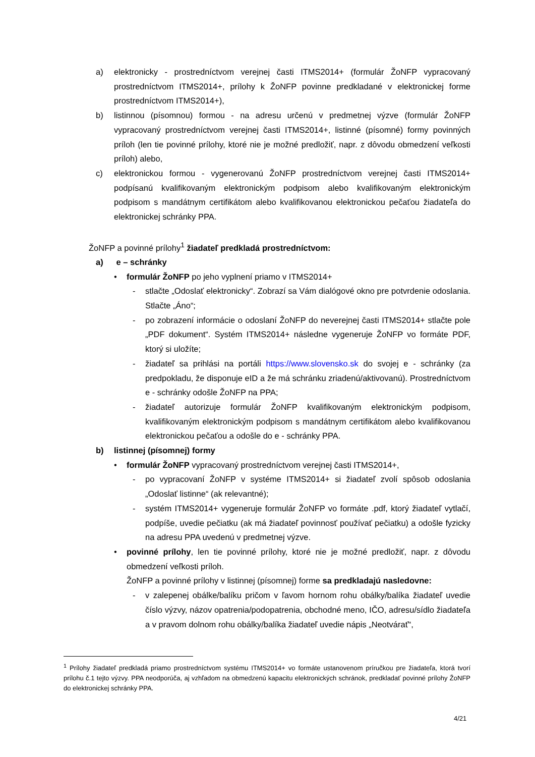a) elektronicky - prostredníctvom verejnej časti ITMS2014+ (formulár ŽoNFP vypracovaný prostredníctvom ITMS2014+, prílohy k ŽoNFP povinne predkladané v elektronickej forme prostredníctvom ITMS2014+),
b) listinnou (písomnou) formou - na adresu určenú v predmetnej výzve (formulár ŽoNFP vypracovaný prostredníctvom verejnej časti ITMS2014+, listinné (písomné) formy povinných príloh (len tie povinné prílohy, ktoré nie je možné predložiť, napr. z dôvodu obmedzení veľkosti príloh) alebo,
c) elektronickou formou - vygenerovanú ŽoNFP prostredníctvom verejnej časti ITMS2014+ podpísanú kvalifikovaným elektronickým podpisom alebo kvalifikovaným elektronickým podpisom s mandátnym certifikátom alebo kvalifikovanou elektronickou pečaťou žiadateľa do elektronickej schránky PPA.
ŽoNFP a povinné prílohy<sup>1</sup> žiadateľ predkladá prostredníctvom:
a) e – schránky
• formulár ŽoNFP po jeho vyplnení priamo v ITMS2014+
- stlačte „Odoslať elektronicky“. Zobrazí sa Vám dialógové okno pre potvrdenie odoslania. Stlačte „Áno“;
- po zobrazení informácie o odoslaní ŽoNFP do neverejnej časti ITMS2014+ stlačte pole „PDF dokument“. Systém ITMS2014+ následne vygeneruje ŽoNFP vo formáte PDF, ktorý si uložíte;
- žiadateľ sa prihlási na portáli https://www.slovensko.sk do svojej e - schránky (za predpokladu, že disponuje eID a že má schránku zriadenú/aktivovanú). Prostredníctvom e - schránky odošle ŽoNFP na PPA;
- žiadateľ autorizuje formulár ŽoNFP kvalifikovaným elektronickým podpisom, kvalifikovaným elektronickým podpisom s mandátnym certifikátom alebo kvalifikovanou elektronickou pečaťou a odošle do e - schránky PPA.
b) listinnej (písomnej) formy
• formulár ŽoNFP vypracovaný prostredníctvom verejnej časti ITMS2014+,
- po vypracovaní ŽoNFP v systéme ITMS2014+ si žiadateľ zvolí spôsob odoslania „Odoslať listinne“ (ak relevantné);
- systém ITMS2014+ vygeneruje formulár ŽoNFP vo formáte .pdf, ktorý žiadateľ vytlačí, podpíše, uvedie pečiatku (ak má žiadateľ povinnosť používať pečiatku) a odošle fyzicky na adresu PPA uvedenú v predmetnej výzve.
• povinné prílohy, len tie povinné prílohy, ktoré nie je možné predložiť, napr. z dôvodu obmedzení veľkosti príloh.
ŽoNFP a povinné prílohy v listinnej (písomnej) forme sa predkladajú nasledovne:
- v zalepenej obálke/balíku pričom v ľavom hornom rohu obálky/balíka žiadateľ uvedie číslo výzvy, názov opatrenia/podopatrenia, obchodné meno, IČO, adresu/sídlo žiadateľa a v pravom dolnom rohu obálky/balíka žiadateľ uvedie nápis „Neotvárať“,
<sup>1</sup> Prílohy žiadateľ predkladá priamo prostredníctvom systému ITMS2014+ vo formáte ustanovenom príručkou pre žiadateľa, ktorá tvorí prílohu č.1 tejto výzvy. PPA neodporúča, aj vzhľadom na obmedzenú kapacitu elektronických schránok, predkladať povinné prílohy ŽoNFP do elektronickej schránky PPA.
4/21